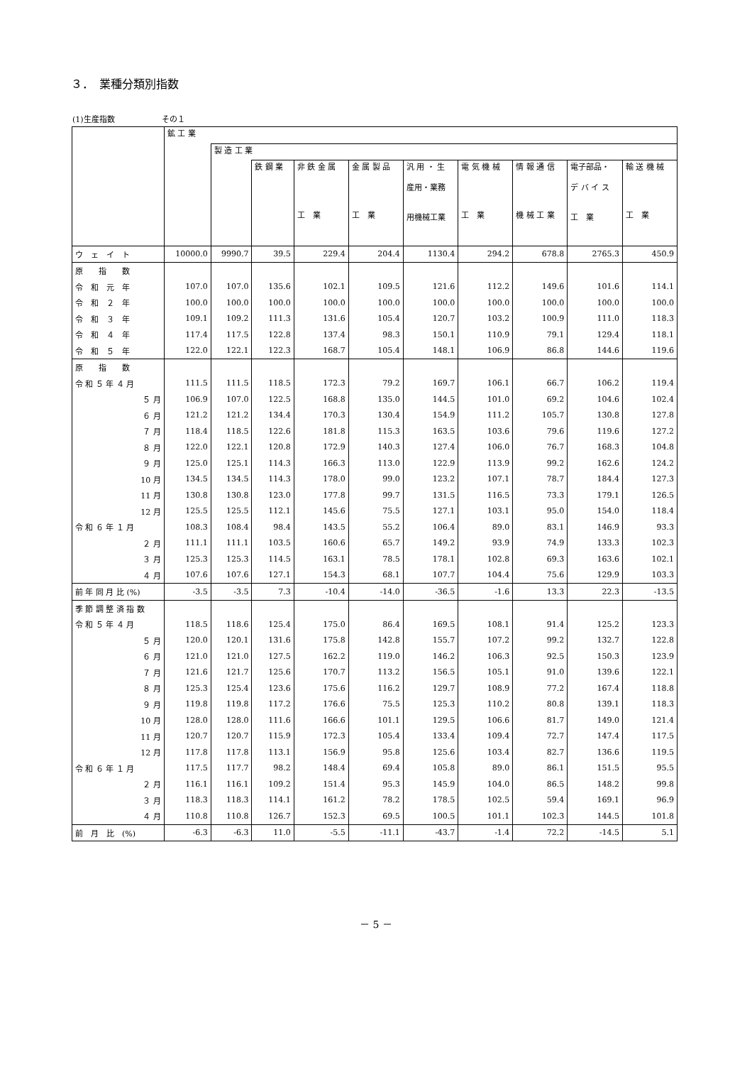３．　業種分類別指数
(1)生産指数　　　　　　その１
| | 鉱 工 業 | | | | | | | | | |
| --- | --- | --- | --- | --- | --- | --- | --- | --- | --- | --- |
| | | 製 造 工 業 | | | | | | | | |
| | | | 鉄 鋼 業 | 非 鉄 金 属 工 業 | 金 属 製 品 工 業 | 汎 用 ・ 生 産用・業務 用機械工業 | 電 気 機 械 工 業 | 情 報 通 信 機 械 工 業 | 電子部品・ デ バ イ ス 工 業 | 輸 送 機 械 工 業 |
| ウ ェ イ ト | 10000.0 | 9990.7 | 39.5 | 229.4 | 204.4 | 1130.4 | 294.2 | 678.8 | 2765.3 | 450.9 |
| 原 指 数 | | | | | | | | | | |
| 令 和 元 年 | 107.0 | 107.0 | 135.6 | 102.1 | 109.5 | 121.6 | 112.2 | 149.6 | 101.6 | 114.1 |
| 令 和 ２ 年 | 100.0 | 100.0 | 100.0 | 100.0 | 100.0 | 100.0 | 100.0 | 100.0 | 100.0 | 100.0 |
| 令 和 ３ 年 | 109.1 | 109.2 | 111.3 | 131.6 | 105.4 | 120.7 | 103.2 | 100.9 | 111.0 | 118.3 |
| 令 和 ４ 年 | 117.4 | 117.5 | 122.8 | 137.4 | 98.3 | 150.1 | 110.9 | 79.1 | 129.4 | 118.1 |
| 令 和 ５ 年 | 122.0 | 122.1 | 122.3 | 168.7 | 105.4 | 148.1 | 106.9 | 86.8 | 144.6 | 119.6 |
| 原 指 数 | | | | | | | | | | |
| 令 和 ５ 年 ４ 月 | 111.5 | 111.5 | 118.5 | 172.3 | 79.2 | 169.7 | 106.1 | 66.7 | 106.2 | 119.4 |
| ５ 月 | 106.9 | 107.0 | 122.5 | 168.8 | 135.0 | 144.5 | 101.0 | 69.2 | 104.6 | 102.4 |
| ６ 月 | 121.2 | 121.2 | 134.4 | 170.3 | 130.4 | 154.9 | 111.2 | 105.7 | 130.8 | 127.8 |
| ７ 月 | 118.4 | 118.5 | 122.6 | 181.8 | 115.3 | 163.5 | 103.6 | 79.6 | 119.6 | 127.2 |
| ８ 月 | 122.0 | 122.1 | 120.8 | 172.9 | 140.3 | 127.4 | 106.0 | 76.7 | 168.3 | 104.8 |
| ９ 月 | 125.0 | 125.1 | 114.3 | 166.3 | 113.0 | 122.9 | 113.9 | 99.2 | 162.6 | 124.2 |
| 10 月 | 134.5 | 134.5 | 114.3 | 178.0 | 99.0 | 123.2 | 107.1 | 78.7 | 184.4 | 127.3 |
| 11 月 | 130.8 | 130.8 | 123.0 | 177.8 | 99.7 | 131.5 | 116.5 | 73.3 | 179.1 | 126.5 |
| 12 月 | 125.5 | 125.5 | 112.1 | 145.6 | 75.5 | 127.1 | 103.1 | 95.0 | 154.0 | 118.4 |
| 令 和 ６ 年 １ 月 | 108.3 | 108.4 | 98.4 | 143.5 | 55.2 | 106.4 | 89.0 | 83.1 | 146.9 | 93.3 |
| ２ 月 | 111.1 | 111.1 | 103.5 | 160.6 | 65.7 | 149.2 | 93.9 | 74.9 | 133.3 | 102.3 |
| ３ 月 | 125.3 | 125.3 | 114.5 | 163.1 | 78.5 | 178.1 | 102.8 | 69.3 | 163.6 | 102.1 |
| ４ 月 | 107.6 | 107.6 | 127.1 | 154.3 | 68.1 | 107.7 | 104.4 | 75.6 | 129.9 | 103.3 |
| 前 年 同 月 比 (%) | -3.5 | -3.5 | 7.3 | -10.4 | -14.0 | -36.5 | -1.6 | 13.3 | 22.3 | -13.5 |
| 季 節 調 整 済 指 数 | | | | | | | | | | |
| 令 和 ５ 年 ４ 月 | 118.5 | 118.6 | 125.4 | 175.0 | 86.4 | 169.5 | 108.1 | 91.4 | 125.2 | 123.3 |
| ５ 月 | 120.0 | 120.1 | 131.6 | 175.8 | 142.8 | 155.7 | 107.2 | 99.2 | 132.7 | 122.8 |
| ６ 月 | 121.0 | 121.0 | 127.5 | 162.2 | 119.0 | 146.2 | 106.3 | 92.5 | 150.3 | 123.9 |
| ７ 月 | 121.6 | 121.7 | 125.6 | 170.7 | 113.2 | 156.5 | 105.1 | 91.0 | 139.6 | 122.1 |
| ８ 月 | 125.3 | 125.4 | 123.6 | 175.6 | 116.2 | 129.7 | 108.9 | 77.2 | 167.4 | 118.8 |
| ９ 月 | 119.8 | 119.8 | 117.2 | 176.6 | 75.5 | 125.3 | 110.2 | 80.8 | 139.1 | 118.3 |
| 10 月 | 128.0 | 128.0 | 111.6 | 166.6 | 101.1 | 129.5 | 106.6 | 81.7 | 149.0 | 121.4 |
| 11 月 | 120.7 | 120.7 | 115.9 | 172.3 | 105.4 | 133.4 | 109.4 | 72.7 | 147.4 | 117.5 |
| 12 月 | 117.8 | 117.8 | 113.1 | 156.9 | 95.8 | 125.6 | 103.4 | 82.7 | 136.6 | 119.5 |
| 令 和 ６ 年 １ 月 | 117.5 | 117.7 | 98.2 | 148.4 | 69.4 | 105.8 | 89.0 | 86.1 | 151.5 | 95.5 |
| ２ 月 | 116.1 | 116.1 | 109.2 | 151.4 | 95.3 | 145.9 | 104.0 | 86.5 | 148.2 | 99.8 |
| ３ 月 | 118.3 | 118.3 | 114.1 | 161.2 | 78.2 | 178.5 | 102.5 | 59.4 | 169.1 | 96.9 |
| ４ 月 | 110.8 | 110.8 | 126.7 | 152.3 | 69.5 | 100.5 | 101.1 | 102.3 | 144.5 | 101.8 |
| 前 月 比 (%) | -6.3 | -6.3 | 11.0 | -5.5 | -11.1 | -43.7 | -1.4 | 72.2 | -14.5 | 5.1 |
－ 5 －